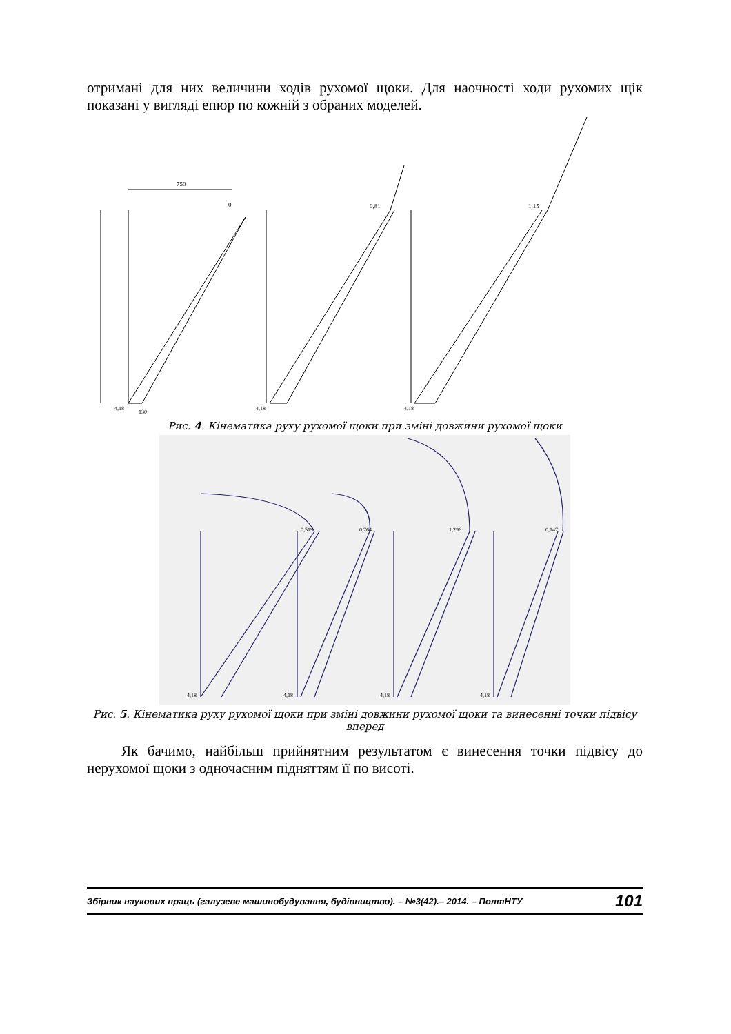отримані для них величини ходів рухомої щоки. Для наочності ходи рухомих щік показані у вигляді епюр по кожній з обраних моделей.
750
0
0,81
1,15
4,18
130
4,18
4,18
Рис. 4. Кінематика руху рухомої щоки при зміні довжини рухомої щоки
0,519
0,764
1,296
0,147
4,18
4,18
4,18
4,18
Рис. 5. Кінематика руху рухомої щоки при зміні довжини рухомої щоки та винесенні точки підвісу вперед
Як бачимо, найбільш прийнятним результатом є винесення точки підвісу до нерухомої щоки з одночасним підняттям її по висоті.
Збірник наукових праць (галузеве машинобудування, будівництво). – №3(42).– 2014. – ПолтНТУ 101